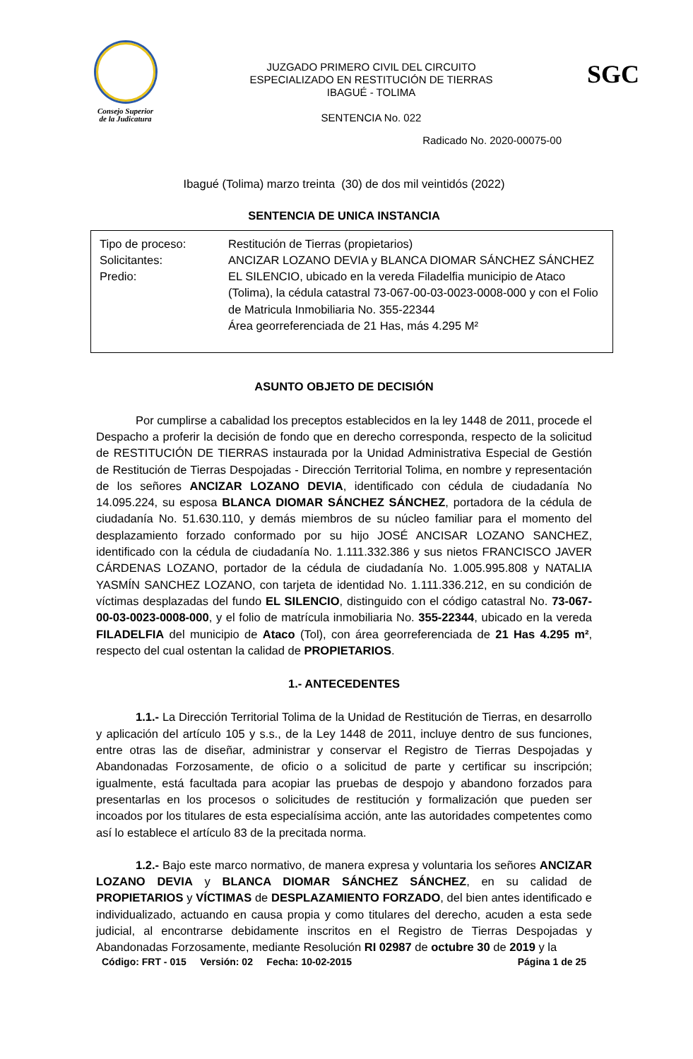Consejo Superior
de la Judicatura
JUZGADO PRIMERO CIVIL DEL CIRCUITO
ESPECIALIZADO EN RESTITUCIÓN DE TIERRAS
IBAGUÉ - TOLIMA
SENTENCIA No. 022
SGC
Radicado No. 2020-00075-00
Ibagué (Tolima) marzo treinta (30) de dos mil veintidós (2022)
SENTENCIA DE UNICA INSTANCIA
| Tipo de proceso: | Restitución de Tierras (propietarios) |
| Solicitantes: | ANCIZAR LOZANO DEVIA y BLANCA DIOMAR SÁNCHEZ SÁNCHEZ |
| Predio: | EL SILENCIO, ubicado en la vereda Filadelfia municipio de Ataco (Tolima), la cédula catastral 73-067-00-03-0023-0008-000 y con el Folio de Matricula Inmobiliaria No. 355-22344 Área georreferenciada de 21 Has, más 4.295 M² |
ASUNTO OBJETO DE DECISIÓN
Por cumplirse a cabalidad los preceptos establecidos en la ley 1448 de 2011, procede el Despacho a proferir la decisión de fondo que en derecho corresponda, respecto de la solicitud de RESTITUCIÓN DE TIERRAS instaurada por la Unidad Administrativa Especial de Gestión de Restitución de Tierras Despojadas - Dirección Territorial Tolima, en nombre y representación de los señores ANCIZAR LOZANO DEVIA, identificado con cédula de ciudadanía No 14.095.224, su esposa BLANCA DIOMAR SÁNCHEZ SÁNCHEZ, portadora de la cédula de ciudadanía No. 51.630.110, y demás miembros de su núcleo familiar para el momento del desplazamiento forzado conformado por su hijo JOSÉ ANCISAR LOZANO SANCHEZ, identificado con la cédula de ciudadanía No. 1.111.332.386 y sus nietos FRANCISCO JAVER CÁRDENAS LOZANO, portador de la cédula de ciudadanía No. 1.005.995.808 y NATALIA YASMÍN SANCHEZ LOZANO, con tarjeta de identidad No. 1.111.336.212, en su condición de víctimas desplazadas del fundo EL SILENCIO, distinguido con el código catastral No. 73-067-00-03-0023-0008-000, y el folio de matrícula inmobiliaria No. 355-22344, ubicado en la vereda FILADELFIA del municipio de Ataco (Tol), con área georreferenciada de 21 Has 4.295 m², respecto del cual ostentan la calidad de PROPIETARIOS.
1.- ANTECEDENTES
1.1.- La Dirección Territorial Tolima de la Unidad de Restitución de Tierras, en desarrollo y aplicación del artículo 105 y s.s., de la Ley 1448 de 2011, incluye dentro de sus funciones, entre otras las de diseñar, administrar y conservar el Registro de Tierras Despojadas y Abandonadas Forzosamente, de oficio o a solicitud de parte y certificar su inscripción; igualmente, está facultada para acopiar las pruebas de despojo y abandono forzados para presentarlas en los procesos o solicitudes de restitución y formalización que pueden ser incoados por los titulares de esta especialísima acción, ante las autoridades competentes como así lo establece el artículo 83 de la precitada norma.
1.2.- Bajo este marco normativo, de manera expresa y voluntaria los señores ANCIZAR LOZANO DEVIA y BLANCA DIOMAR SÁNCHEZ SÁNCHEZ, en su calidad de PROPIETARIOS y VÍCTIMAS de DESPLAZAMIENTO FORZADO, del bien antes identificado e individualizado, actuando en causa propia y como titulares del derecho, acuden a esta sede judicial, al encontrarse debidamente inscritos en el Registro de Tierras Despojadas y Abandonadas Forzosamente, mediante Resolución RI 02987 de octubre 30 de 2019 y la
Código: FRT - 015 Versión: 02 Fecha: 10-02-2015 Página 1 de 25